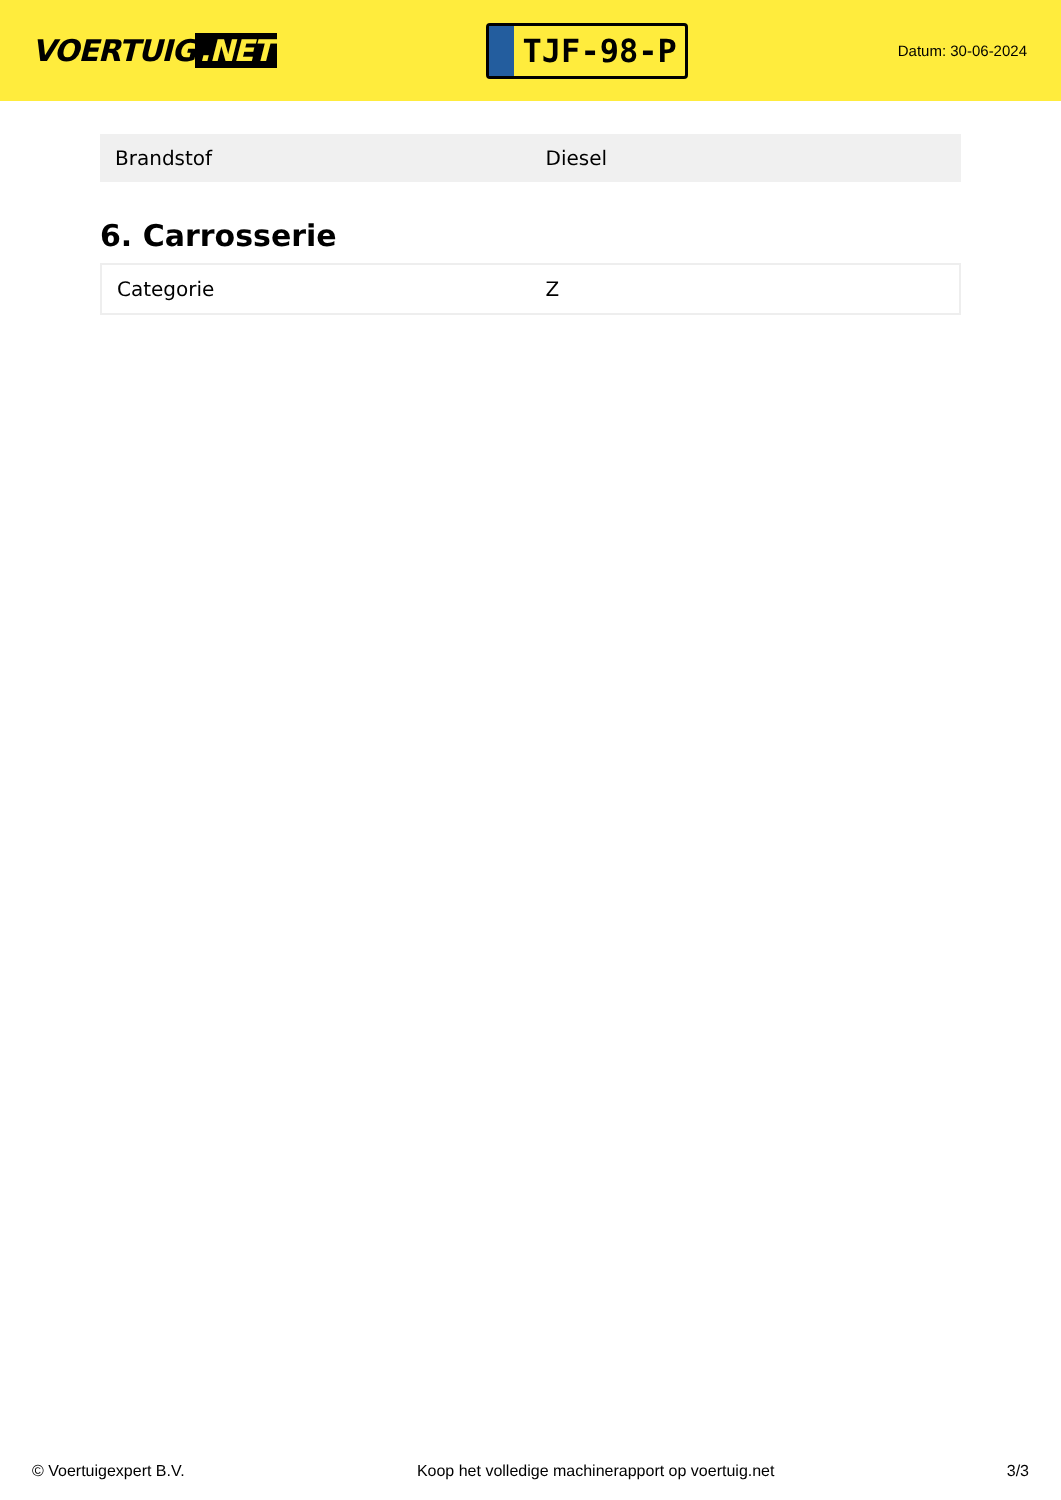VOERTUIG.NET
TJF-98-P
Datum: 30-06-2024
| Brandstof | Diesel |
6. Carrosserie
| Categorie | Z |
© Voertuigexpert B.V. Koop het volledige machinerapport op voertuig.net 3/3